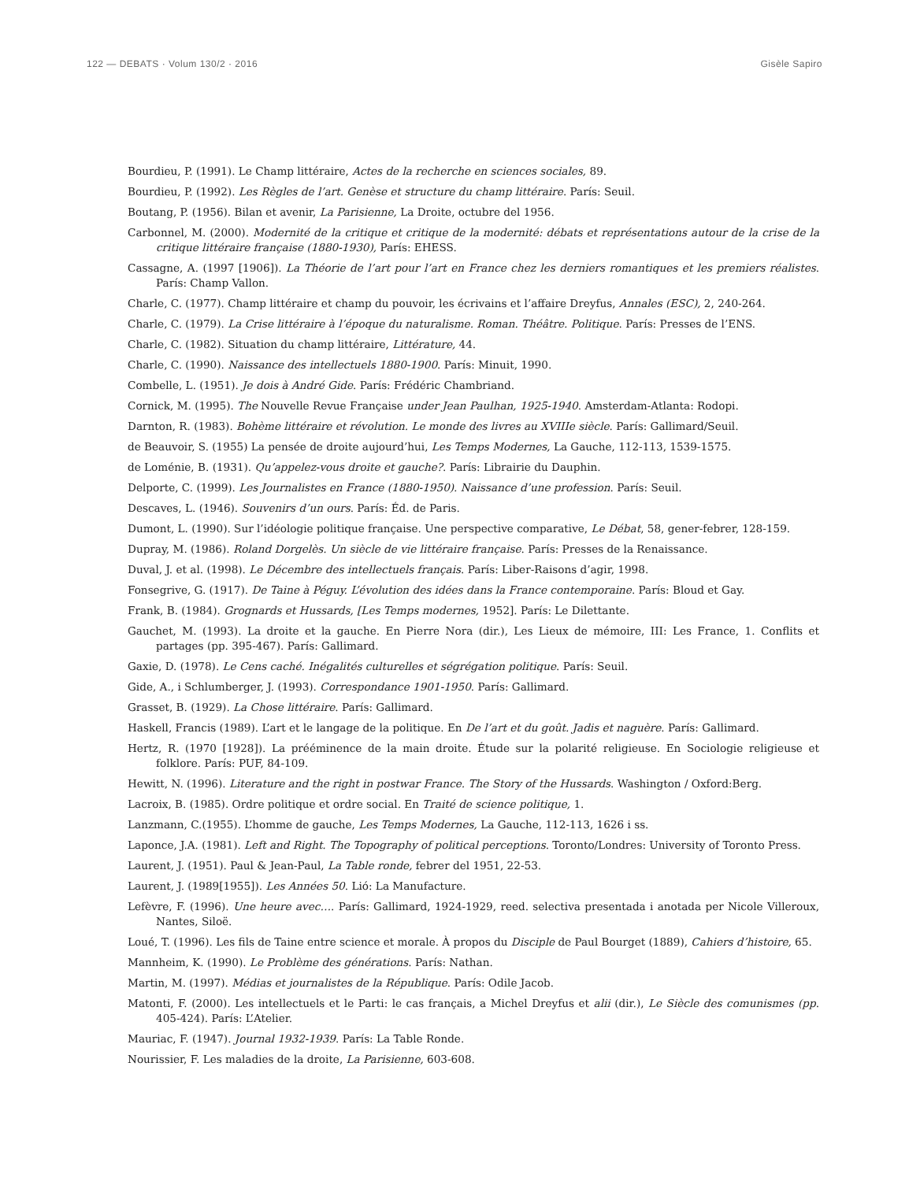122 — DEBATS · Volum 130/2 · 2016 Gisèle Sapiro
Bourdieu, P. (1991). Le Champ littéraire, Actes de la recherche en sciences sociales, 89.
Bourdieu, P. (1992). Les Règles de l’art. Genèse et structure du champ littéraire. París: Seuil.
Boutang, P. (1956). Bilan et avenir, La Parisienne, La Droite, octubre del 1956.
Carbonnel, M. (2000). Modernité de la critique et critique de la modernité: débats et représentations autour de la crise de la critique littéraire française (1880-1930), París: EHESS.
Cassagne, A. (1997 [1906]). La Théorie de l’art pour l’art en France chez les derniers romantiques et les premiers réalistes. París: Champ Vallon.
Charle, C. (1977). Champ littéraire et champ du pouvoir, les écrivains et l’affaire Dreyfus, Annales (ESC), 2, 240-264.
Charle, C. (1979). La Crise littéraire à l’époque du naturalisme. Roman. Théâtre. Politique. París: Presses de l’ENS.
Charle, C. (1982). Situation du champ littéraire, Littérature, 44.
Charle, C. (1990). Naissance des intellectuels 1880-1900. París: Minuit, 1990.
Combelle, L. (1951). Je dois à André Gide. París: Frédéric Chambriand.
Cornick, M. (1995). The Nouvelle Revue Française under Jean Paulhan, 1925-1940. Amsterdam-Atlanta: Rodopi.
Darnton, R. (1983). Bohème littéraire et révolution. Le monde des livres au XVIIIe siècle. París: Gallimard/Seuil.
de Beauvoir, S. (1955) La pensée de droite aujourd’hui, Les Temps Modernes, La Gauche, 112-113, 1539-1575.
de Loménie, B. (1931). Qu’appelez-vous droite et gauche?. París: Librairie du Dauphin.
Delporte, C. (1999). Les Journalistes en France (1880-1950). Naissance d’une profession. París: Seuil.
Descaves, L. (1946). Souvenirs d’un ours. París: Éd. de Paris.
Dumont, L. (1990). Sur l’idéologie politique française. Une perspective comparative, Le Débat, 58, gener-febrer, 128-159.
Dupray, M. (1986). Roland Dorgelès. Un siècle de vie littéraire française. París: Presses de la Renaissance.
Duval, J. et al. (1998). Le Décembre des intellectuels français. París: Liber-Raisons d’agir, 1998.
Fonsegrive, G. (1917). De Taine à Péguy. L’évolution des idées dans la France contemporaine. París: Bloud et Gay.
Frank, B. (1984). Grognards et Hussards, [Les Temps modernes, 1952]. París: Le Dilettante.
Gauchet, M. (1993). La droite et la gauche. En Pierre Nora (dir.), Les Lieux de mémoire, III: Les France, 1. Conflits et partages (pp. 395-467). París: Gallimard.
Gaxie, D. (1978). Le Cens caché. Inégalités culturelles et ségrégation politique. París: Seuil.
Gide, A., i Schlumberger, J. (1993). Correspondance 1901-1950. París: Gallimard.
Grasset, B. (1929). La Chose littéraire. París: Gallimard.
Haskell, Francis (1989). L’art et le langage de la politique. En De l’art et du goût. Jadis et naguère. París: Gallimard.
Hertz, R. (1970 [1928]). La prééminence de la main droite. Étude sur la polarité religieuse. En Sociologie religieuse et folklore. París: PUF, 84-109.
Hewitt, N. (1996). Literature and the right in postwar France. The Story of the Hussards. Washington / Oxford:Berg.
Lacroix, B. (1985). Ordre politique et ordre social. En Traité de science politique, 1.
Lanzmann, C.(1955). L’homme de gauche, Les Temps Modernes, La Gauche, 112-113, 1626 i ss.
Laponce, J.A. (1981). Left and Right. The Topography of political perceptions. Toronto/Londres: University of Toronto Press.
Laurent, J. (1951). Paul & Jean-Paul, La Table ronde, febrer del 1951, 22-53.
Laurent, J. (1989[1955]). Les Années 50. Lió: La Manufacture.
Lefèvre, F. (1996). Une heure avec…. París: Gallimard, 1924-1929, reed. selectiva presentada i anotada per Nicole Villeroux, Nantes, Siloë.
Loué, T. (1996). Les fils de Taine entre science et morale. À propos du Disciple de Paul Bourget (1889), Cahiers d’histoire, 65.
Mannheim, K. (1990). Le Problème des générations. París: Nathan.
Martin, M. (1997). Médias et journalistes de la République. París: Odile Jacob.
Matonti, F. (2000). Les intellectuels et le Parti: le cas français, a Michel Dreyfus et alii (dir.), Le Siècle des comunismes (pp. 405-424). París: L’Atelier.
Mauriac, F. (1947). Journal 1932-1939. París: La Table Ronde.
Nourissier, F. Les maladies de la droite, La Parisienne, 603-608.